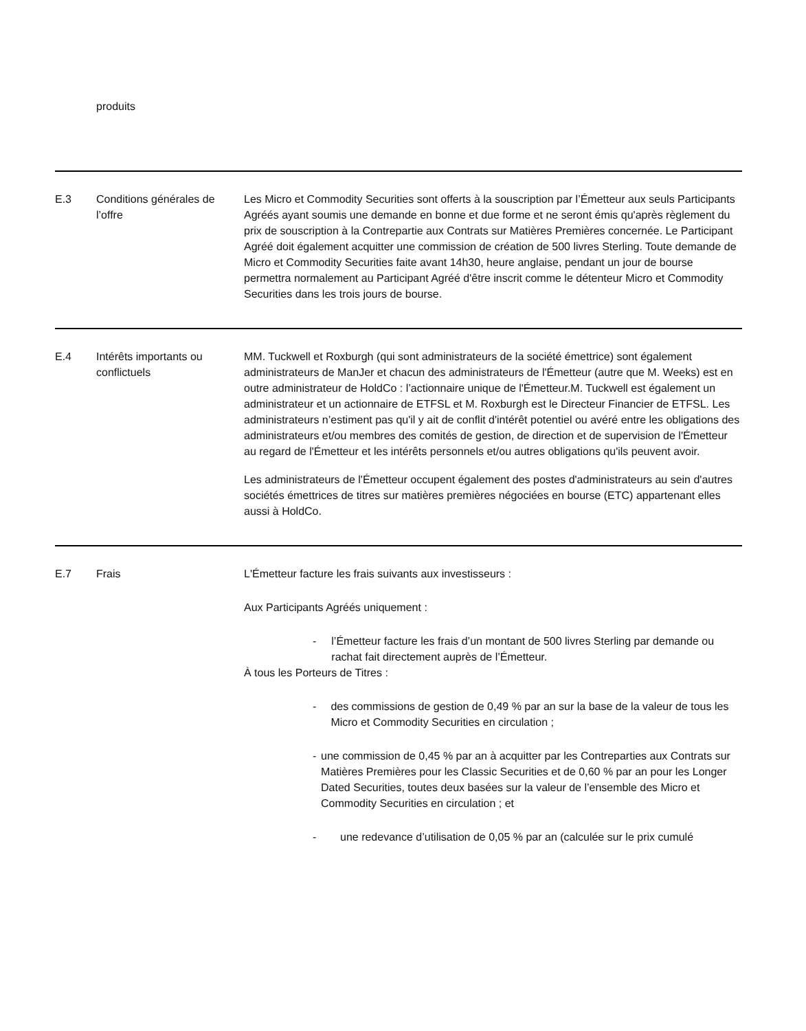| | produits | |
| E.3 | Conditions générales de l’offre | Les Micro et Commodity Securities sont offerts à la souscription par l’Émetteur aux seuls Participants Agréés ayant soumis une demande en bonne et due forme et ne seront émis qu'après règlement du prix de souscription à la Contrepartie aux Contrats sur Matières Premières concernée. Le Participant Agréé doit également acquitter une commission de création de 500 livres Sterling. Toute demande de Micro et Commodity Securities faite avant 14h30, heure anglaise, pendant un jour de bourse permettra normalement au Participant Agréé d'être inscrit comme le détenteur Micro et Commodity Securities dans les trois jours de bourse. |
| E.4 | Intérêts importants ou conflictuels | MM. Tuckwell et Roxburgh (qui sont administrateurs de la société émettrice) sont également administrateurs de ManJer et chacun des administrateurs de l'Émetteur (autre que M. Weeks) est en outre administrateur de HoldCo : l’actionnaire unique de l'Émetteur.M. Tuckwell est également un administrateur et un actionnaire de ETFSL et M. Roxburgh est le Directeur Financier de ETFSL. Les administrateurs n’estiment pas qu'il y ait de conflit d'intérêt potentiel ou avéré entre les obligations des administrateurs et/ou membres des comités de gestion, de direction et de supervision de l'Émetteur au regard de l'Émetteur et les intérêts personnels et/ou autres obligations qu'ils peuvent avoir. Les administrateurs de l'Émetteur occupent également des postes d'administrateurs au sein d'autres sociétés émettrices de titres sur matières premières négociées en bourse (ETC) appartenant elles aussi à HoldCo. |
| E.7 | Frais | L'Émetteur facture les frais suivants aux investisseurs : Aux Participants Agréés uniquement : - l’Émetteur facture les frais d’un montant de 500 livres Sterling par demande ou rachat fait directement auprès de l’Émetteur. À tous les Porteurs de Titres : - des commissions de gestion de 0,49 % par an sur la base de la valeur de tous les Micro et Commodity Securities en circulation ; - une commission de 0,45 % par an à acquitter par les Contreparties aux Contrats sur Matières Premières pour les Classic Securities et de 0,60 % par an pour les Longer Dated Securities, toutes deux basées sur la valeur de l’ensemble des Micro et Commodity Securities en circulation ; et - une redevance d’utilisation de 0,05 % par an (calculée sur le prix cumulé |